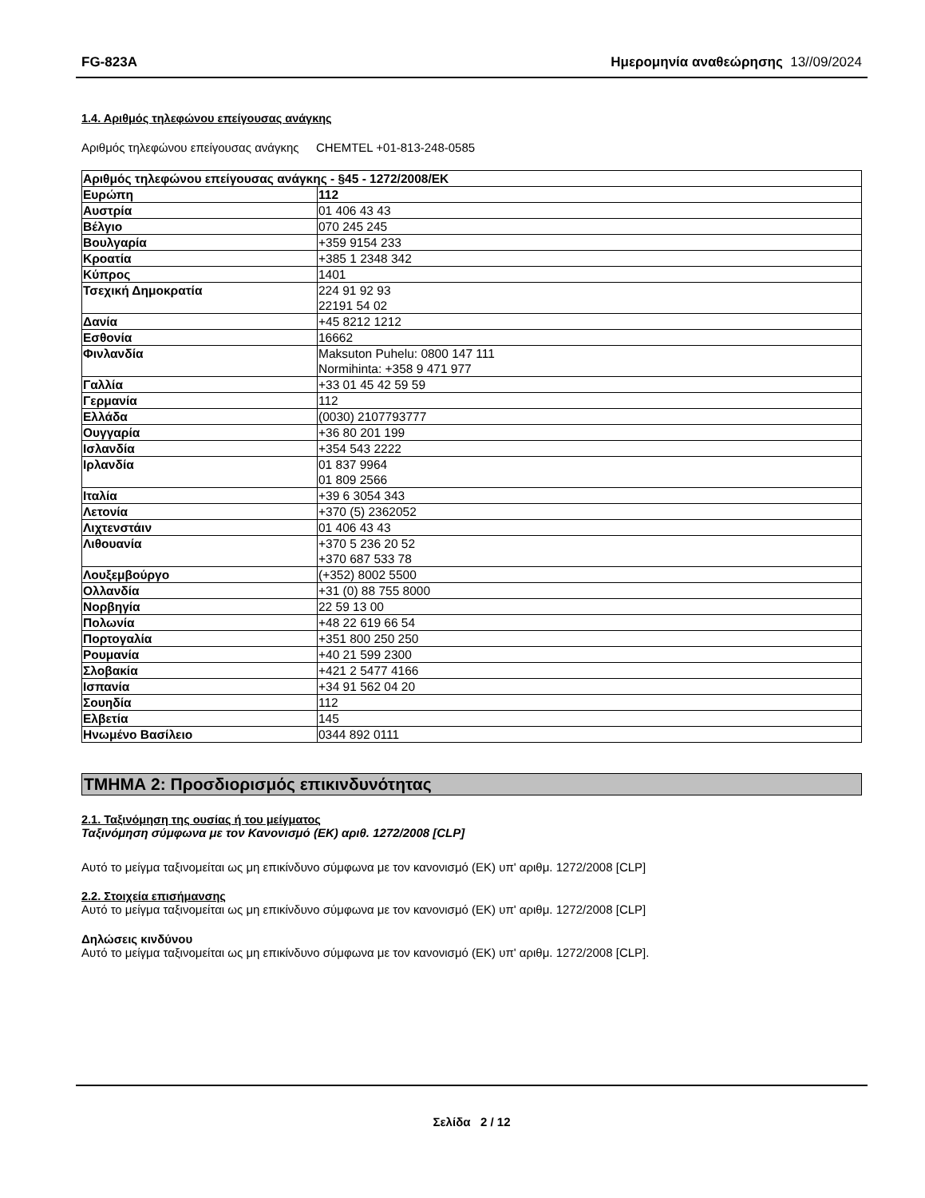FG-823A Ημερομηνία αναθεώρησης 13//09/2024
1.4. Αριθμός τηλεφώνου επείγουσας ανάγκης
Αριθμός τηλεφώνου επείγουσας ανάγκης
CHEMTEL +01-813-248-0585
| Αριθμός τηλεφώνου επείγουσας ανάγκης - §45 - 1272/2008/ΕΚ | |
| --- | --- |
| Ευρώπη | 112 |
| Αυστρία | 01 406 43 43 |
| Βέλγιο | 070 245 245 |
| Βουλγαρία | +359 9154 233 |
| Κροατία | +385 1 2348 342 |
| Κύπρος | 1401 |
| Τσεχική Δημοκρατία | 224 91 92 93 22191 54 02 |
| Δανία | +45 8212 1212 |
| Εσθονία | 16662 |
| Φινλανδία | Maksuton Puhelu: 0800 147 111 Normihinta: +358 9 471 977 |
| Γαλλία | +33 01 45 42 59 59 |
| Γερμανία | 112 |
| Ελλάδα | (0030) 2107793777 |
| Ουγγαρία | +36 80 201 199 |
| Ισλανδία | +354 543 2222 |
| Ιρλανδία | 01 837 9964 01 809 2566 |
| Ιταλία | +39 6 3054 343 |
| Λετονία | +370 (5) 2362052 |
| Λιχτενστάιν | 01 406 43 43 |
| Λιθουανία | +370 5 236 20 52 +370 687 533 78 |
| Λουξεμβούργο | (+352) 8002 5500 |
| Ολλανδία | +31 (0) 88 755 8000 |
| Νορβηγία | 22 59 13 00 |
| Πολωνία | +48 22 619 66 54 |
| Πορτογαλία | +351 800 250 250 |
| Ρουμανία | +40 21 599 2300 |
| Σλοβακία | +421 2 5477 4166 |
| Ισπανία | +34 91 562 04 20 |
| Σουηδία | 112 |
| Ελβετία | 145 |
| Ηνωμένο Βασίλειο | 0344 892 0111 |
ΤΜΗΜΑ 2: Προσδιορισμός επικινδυνότητας
2.1. Ταξινόμηση της ουσίας ή του μείγματος
Ταξινόμηση σύμφωνα με τον Κανονισμό (ΕΚ) αριθ. 1272/2008 [CLP]
Αυτό το μείγμα ταξινομείται ως μη επικίνδυνο σύμφωνα με τον κανονισμό (ΕΚ) υπ' αριθμ. 1272/2008 [CLP]
2.2. Στοιχεία επισήμανσης
Αυτό το μείγμα ταξινομείται ως μη επικίνδυνο σύμφωνα με τον κανονισμό (ΕΚ) υπ' αριθμ. 1272/2008 [CLP]
Δηλώσεις κινδύνου
Αυτό το μείγμα ταξινομείται ως μη επικίνδυνο σύμφωνα με τον κανονισμό (ΕΚ) υπ' αριθμ. 1272/2008 [CLP].
Σελίδα 2 / 12